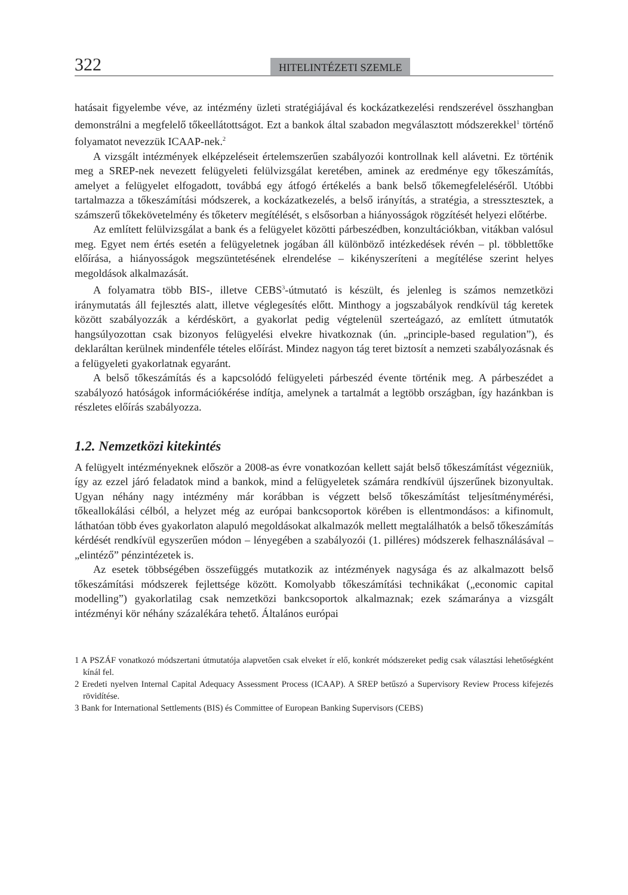322 HITELINTÉZETI SZEMLE
hatásait figyelembe véve, az intézmény üzleti stratégiájával és kockázatkezelési rendszerével összhangban demonstrálni a megfelelő tőkeellátottságot. Ezt a bankok által szabadon megválasztott módszerekkel<sup>1</sup> történő folyamatot nevezzük ICAAP-nek.<sup>2</sup>
A vizsgált intézmények elképzeléseit értelemszerűen szabályozói kontrollnak kell alávetni. Ez történik meg a SREP-nek nevezett felügyeleti felülvizsgálat keretében, aminek az eredménye egy tőkeszámítás, amelyet a felügyelet elfogadott, továbbá egy átfogó értékelés a bank belső tőkemegfeleléséről. Utóbbi tartalmazza a tőkeszámítási módszerek, a kockázatkezelés, a belső irányítás, a stratégia, a stressztesztek, a számszerű tőkekövetelmény és tőketerv megítélését, s elsősorban a hiányosságok rögzítését helyezi előtérbe.
Az említett felülvizsgálat a bank és a felügyelet közötti párbeszédben, konzultációkban, vitákban valósul meg. Egyet nem értés esetén a felügyeletnek jogában áll különböző intézkedések révén – pl. többlettőke előírása, a hiányosságok megszüntetésének elrendelése – kikényszeríteni a megítélése szerint helyes megoldások alkalmazását.
A folyamatra több BIS-, illetve CEBS<sup>3</sup>-útmutató is készült, és jelenleg is számos nemzetközi iránymutatás áll fejlesztés alatt, illetve véglegesítés előtt. Minthogy a jogszabályok rendkívül tág keretek között szabályozzák a kérdéskört, a gyakorlat pedig végtelenül szerteágazó, az említett útmutatók hangsúlyozottan csak bizonyos felügyelési elvekre hivatkoznak (ún. „principle-based regulation”), és deklaráltan kerülnek mindenféle tételes előírást. Mindez nagyon tág teret biztosít a nemzeti szabályozásnak és a felügyeleti gyakorlatnak egyaránt.
A belső tőkeszámítás és a kapcsolódó felügyeleti párbeszéd évente történik meg. A párbeszédet a szabályozó hatóságok információkérése indítja, amelynek a tartalmát a legtöbb országban, így hazánkban is részletes előírás szabályozza.
1.2. Nemzetközi kitekintés
A felügyelt intézményeknek először a 2008-as évre vonatkozóan kellett saját belső tőkeszámítást végezniük, így az ezzel járó feladatok mind a bankok, mind a felügyeletek számára rendkívül újszerűnek bizonyultak. Ugyan néhány nagy intézmény már korábban is végzett belső tőkeszámítást teljesítménymérési, tőkeallokálási célból, a helyzet még az európai bankcsoportok körében is ellentmondásos: a kifinomult, láthatóan több éves gyakorlaton alapuló megoldásokat alkalmazók mellett megtalálhatók a belső tőkeszámítás kérdését rendkívül egyszerűen módon – lényegében a szabályozói (1. pilléres) módszerek felhasználásával – „elintéző” pénzintézetek is.
Az esetek többségében összefüggés mutatkozik az intézmények nagysága és az alkalmazott belső tőkeszámítási módszerek fejlettsége között. Komolyabb tőkeszámítási technikákat („economic capital modelling”) gyakorlatilag csak nemzetközi bankcsoportok alkalmaznak; ezek számaránya a vizsgált intézményi kör néhány százalékára tehető. Általános európai
1 A PSZÁF vonatkozó módszertani útmutatója alapvetően csak elveket ír elő, konkrét módszereket pedig csak választási lehetőségként kínál fel.
2 Eredeti nyelven Internal Capital Adequacy Assessment Process (ICAAP). A SREP betűszó a Supervisory Review Process kifejezés rövidítése.
3 Bank for International Settlements (BIS) és Committee of European Banking Supervisors (CEBS)